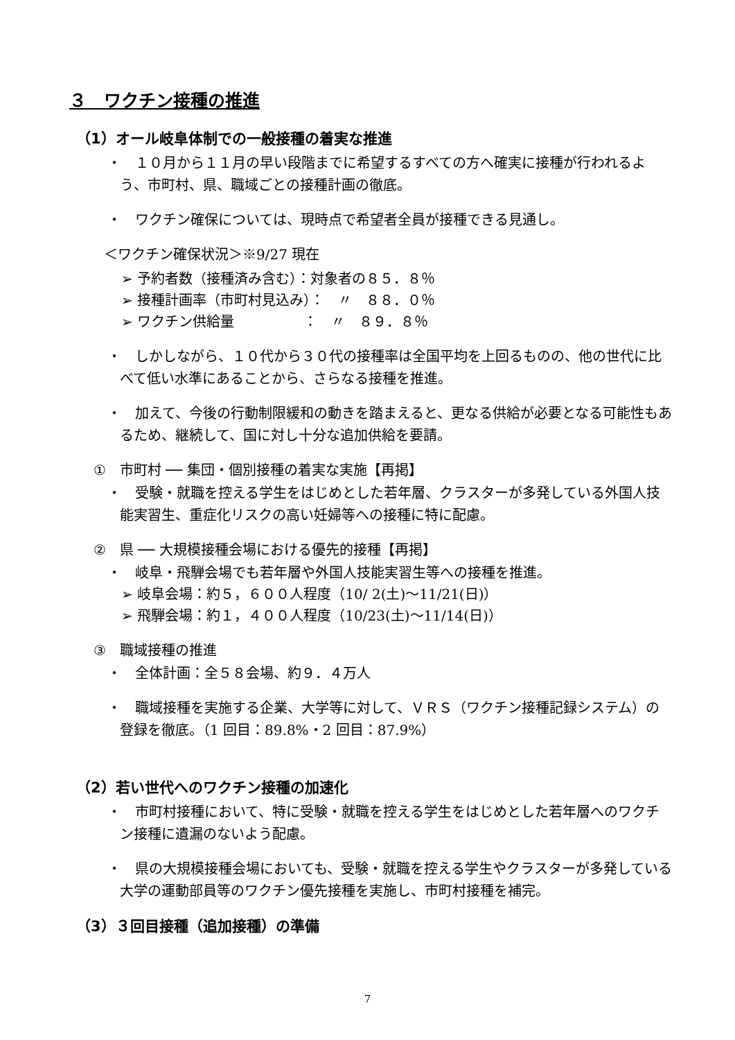３　ワクチン接種の推進
（1）オール岐阜体制での一般接種の着実な推進
・　１０月から１１月の早い段階までに希望するすべての方へ確実に接種が行われるよう、市町村、県、職域ごとの接種計画の徹底。
・　ワクチン確保については、現時点で希望者全員が接種できる見通し。
＜ワクチン確保状況＞※9/27 現在
➢ 予約者数（接種済み含む）：対象者の８５．８％
➢ 接種計画率（市町村見込み）：　〃　８８．０％
➢ ワクチン供給量　　　　　：　〃　８９．８％
・　しかしながら、１０代から３０代の接種率は全国平均を上回るものの、他の世代に比べて低い水準にあることから、さらなる接種を推進。
・　加えて、今後の行動制限緩和の動きを踏まえると、更なる供給が必要となる可能性もあるため、継続して、国に対し十分な追加供給を要請。
①　市町村 ── 集団・個別接種の着実な実施【再掲】
・　受験・就職を控える学生をはじめとした若年層、クラスターが多発している外国人技能実習生、重症化リスクの高い妊婦等への接種に特に配慮。
②　県 ── 大規模接種会場における優先的接種【再掲】
・　岐阜・飛騨会場でも若年層や外国人技能実習生等への接種を推進。
➢ 岐阜会場：約５，６００人程度（10/ 2(土)～11/21(日)）
➢ 飛騨会場：約１，４００人程度（10/23(土)～11/14(日)）
③　職域接種の推進
・　全体計画：全５８会場、約９．４万人
・　職域接種を実施する企業、大学等に対して、ＶＲＳ（ワクチン接種記録システム）の登録を徹底。（1 回目：89.8%・2 回目：87.9%）
（2）若い世代へのワクチン接種の加速化
・　市町村接種において、特に受験・就職を控える学生をはじめとした若年層へのワクチン接種に遺漏のないよう配慮。
・　県の大規模接種会場においても、受験・就職を控える学生やクラスターが多発している大学の運動部員等のワクチン優先接種を実施し、市町村接種を補完。
（3）３回目接種（追加接種）の準備
7